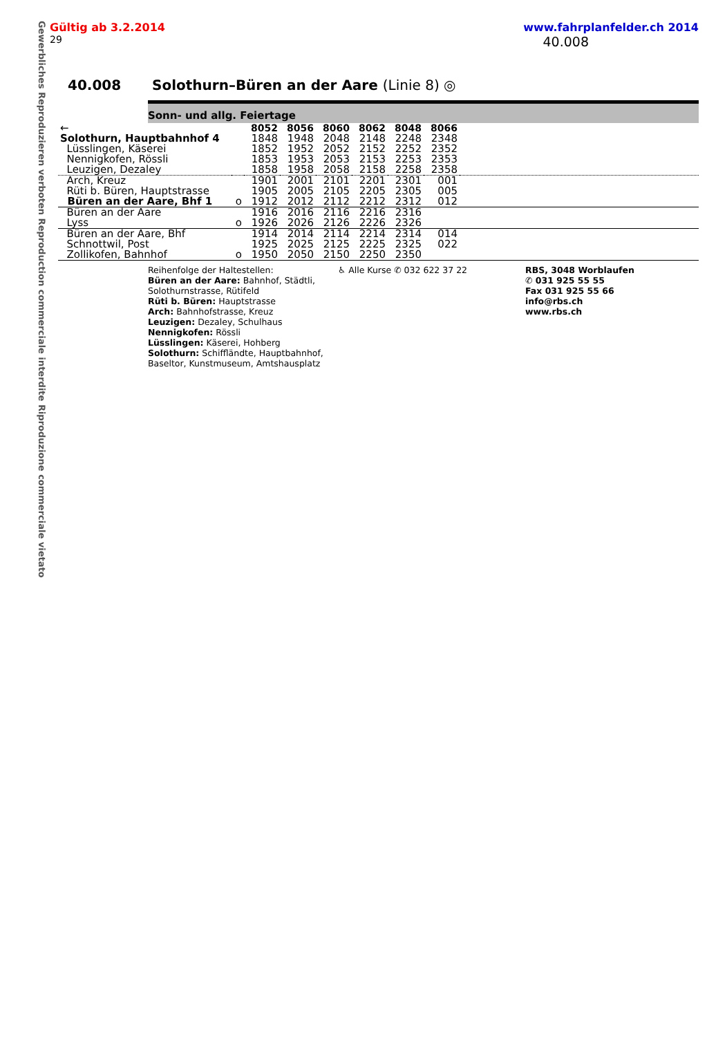Gewerbliches Reproduzieren verboten Reproduction commerciale interdite Riproduzione commerciale vietato
Gültig ab 3.2.2014 www.fahrplanfelder.ch 2014
29 40.008
40.008 Solothurn–Büren an der Aare (Linie 8) ◎
Sonn- und allg. Feiertage
| ← | | 8052 | 8056 | 8060 | 8062 | 8048 | 8066 | |
| Solothurn, Hauptbahnhof 4 | | 1848 | 1948 | 2048 | 2148 | 2248 | 2348 | |
| Lüsslingen, Käserei | | 1852 | 1952 | 2052 | 2152 | 2252 | 2352 | |
| Nennigkofen, Rössli | | 1853 | 1953 | 2053 | 2153 | 2253 | 2353 | |
| Leuzigen, Dezaley | | 1858 | 1958 | 2058 | 2158 | 2258 | 2358 | |
| Arch, Kreuz | | 1901 | 2001 | 2101 | 2201 | 2301 | 001 | |
| Rüti b. Büren, Hauptstrasse | | 1905 | 2005 | 2105 | 2205 | 2305 | 005 | |
| Büren an der Aare, Bhf 1 | o | 1912 | 2012 | 2112 | 2212 | 2312 | 012 | |
| Büren an der Aare | | 1916 | 2016 | 2116 | 2216 | 2316 | | |
| Lyss | o | 1926 | 2026 | 2126 | 2226 | 2326 | | |
| Büren an der Aare, Bhf | | 1914 | 2014 | 2114 | 2214 | 2314 | 014 | |
| Schnottwil, Post | | 1925 | 2025 | 2125 | 2225 | 2325 | 022 | |
| Zollikofen, Bahnhof | o | 1950 | 2050 | 2150 | 2250 | 2350 | | |
Reihenfolge der Haltestellen:
Büren an der Aare: Bahnhof, Städtli, Solothurnstrasse, Rütifeld
Rüti b. Büren: Hauptstrasse
Arch: Bahnhofstrasse, Kreuz
Leuzigen: Dezaley, Schulhaus
Nennigkofen: Rössli
Lüsslingen: Käserei, Hohberg
Solothurn: Schiffländte, Hauptbahnhof, Baseltor, Kunstmuseum, Amtshausplatz
♿ Alle Kurse ✆ 032 622 37 22 RBS, 3048 Worblaufen
✆ 031 925 55 55
Fax 031 925 55 66
info@rbs.ch
www.rbs.ch